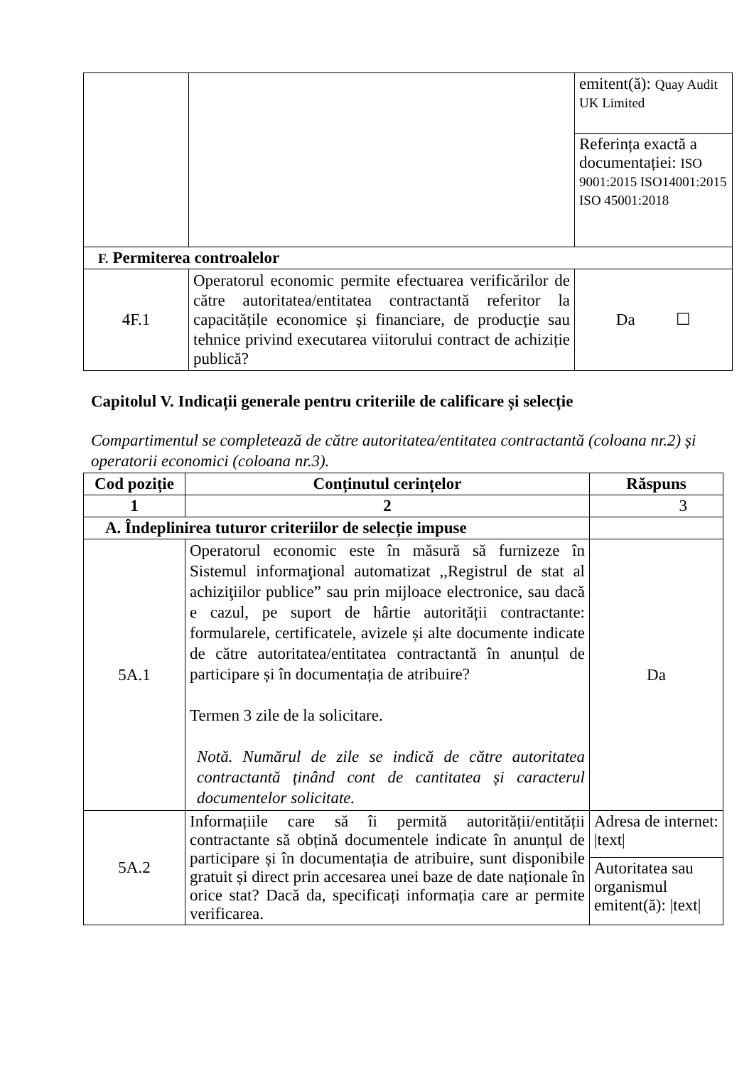| | | emitent(ă): Quay Audit UK Limited |
| | | Referința exactă a documentației: ISO 9001:2015 ISO14001:2015 ISO 45001:2018 |
| F. Permiterea controalelor | | |
| 4F.1 | Operatorul economic permite efectuarea verificărilor de către autoritatea/entitatea contractantă referitor la capacitățile economice și financiare, de producție sau tehnice privind executarea viitorului contract de achiziție publică? | Da ☐ |
Capitolul V. Indicații generale pentru criteriile de calificare și selecție
Compartimentul se completează de către autoritatea/entitatea contractantă (coloana nr.2) și operatorii economici (coloana nr.3).
| Cod poziție | Conținutul cerințelor | Răspuns |
| --- | --- | --- |
| 1 | 2 | 3 |
| A. Îndeplinirea tuturor criteriilor de selecție impuse | | |
| 5A.1 | Operatorul economic este în măsură să furnizeze în Sistemul informaţional automatizat ,,Registrul de stat al achiziţiilor publice” sau prin mijloace electronice, sau dacă e cazul, pe suport de hârtie autorității contractante: formularele, certificatele, avizele și alte documente indicate de către autoritatea/entitatea contractantă în anunțul de participare și în documentația de atribuire? Termen 3 zile de la solicitare. Notă. Numărul de zile se indică de către autoritatea contractantă ținând cont de cantitatea și caracterul documentelor solicitate. | Da |
| 5A.2 | Informațiile care să îi permită autorității/entității contractante să obțină documentele indicate în anunțul de participare și în documentația de atribuire, sunt disponibile gratuit și direct prin accesarea unei baze de date naționale în orice stat? Dacă da, specificați informația care ar permite verificarea. | Adresa de internet: /text/ |
| | | Autoritatea sau organismul emitent(ă): /text/ |